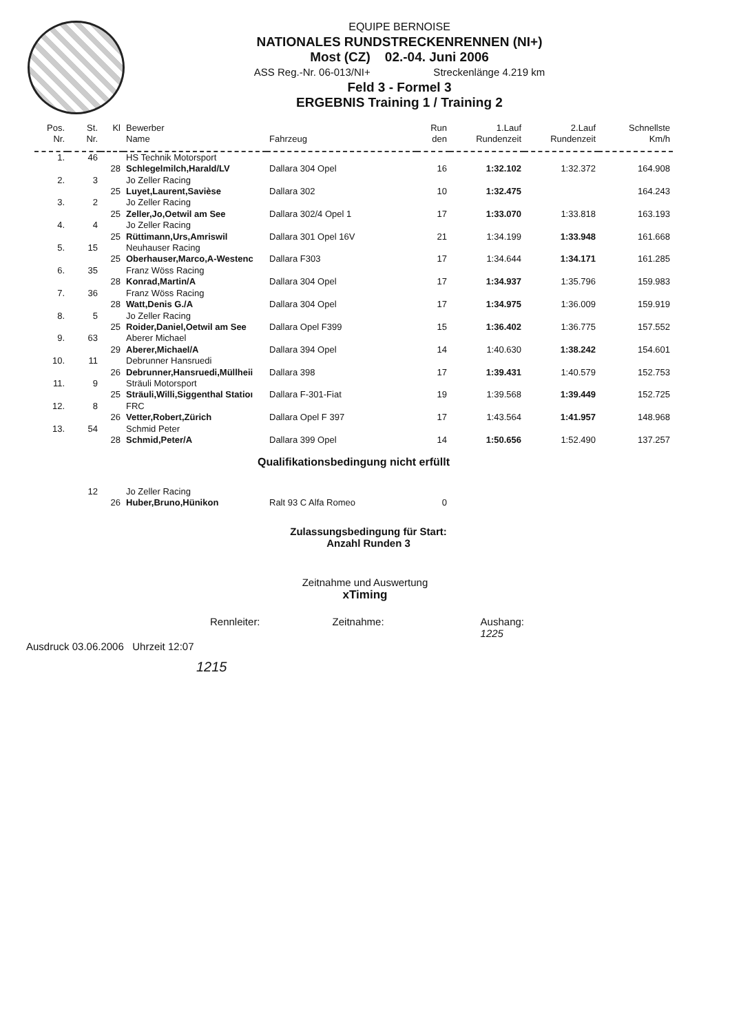EQUIPE BERNOISE
NATIONALES RUNDSTRECKENRENNEN (NI+)
Most (CZ) 02.-04. Juni 2006
ASS Reg.-Nr. 06-013/NI+ Streckenlänge 4.219 km
Feld 3 - Formel 3
ERGEBNIS Training 1 / Training 2
| Pos. Nr. | St. Nr. | Kl | Bewerber Name | Fahrzeug | Run den | 1.Lauf Rundenzeit | 2.Lauf Rundenzeit | Schnellste Km/h |
| --- | --- | --- | --- | --- | --- | --- | --- | --- |
| 1. | 46 | | HS Technik Motorsport | | | | | |
| | | 28 | Schlegelmilch,Harald/LV | Dallara 304 Opel | 16 | 1:32.102 | 1:32.372 | 164.908 |
| 2. | 3 | | Jo Zeller Racing | | | | | |
| | | 25 | Luyet,Laurent,Savièse | Dallara 302 | 10 | 1:32.475 | | 164.243 |
| 3. | 2 | | Jo Zeller Racing | | | | | |
| | | 25 | Zeller,Jo,Oetwil am See | Dallara 302/4 Opel 1 | 17 | 1:33.070 | 1:33.818 | 163.193 |
| 4. | 4 | | Jo Zeller Racing | | | | | |
| | | 25 | Rüttimann,Urs,Amriswil | Dallara 301 Opel 16V | 21 | 1:34.199 | 1:33.948 | 161.668 |
| 5. | 15 | | Neuhauser Racing | | | | | |
| | | 25 | Oberhauser,Marco,A-Westenc | Dallara F303 | 17 | 1:34.644 | 1:34.171 | 161.285 |
| 6. | 35 | | Franz Wöss Racing | | | | | |
| | | 28 | Konrad,Martin/A | Dallara 304 Opel | 17 | 1:34.937 | 1:35.796 | 159.983 |
| 7. | 36 | | Franz Wöss Racing | | | | | |
| | | 28 | Watt,Denis G./A | Dallara 304 Opel | 17 | 1:34.975 | 1:36.009 | 159.919 |
| 8. | 5 | | Jo Zeller Racing | | | | | |
| | | 25 | Roider,Daniel,Oetwil am See | Dallara Opel F399 | 15 | 1:36.402 | 1:36.775 | 157.552 |
| 9. | 63 | | Aberer Michael | | | | | |
| | | 29 | Aberer,Michael/A | Dallara 394 Opel | 14 | 1:40.630 | 1:38.242 | 154.601 |
| 10. | 11 | | Debrunner Hansruedi | | | | | |
| | | 26 | Debrunner,Hansruedi,Müllheii | Dallara 398 | 17 | 1:39.431 | 1:40.579 | 152.753 |
| 11. | 9 | | Sträuli Motorsport | | | | | |
| | | 25 | Sträuli,Willi,Siggenthal Statioı | Dallara F-301-Fiat | 19 | 1:39.568 | 1:39.449 | 152.725 |
| 12. | 8 | | FRC | | | | | |
| | | 26 | Vetter,Robert,Zürich | Dallara Opel F 397 | 17 | 1:43.564 | 1:41.957 | 148.968 |
| 13. | 54 | | Schmid Peter | | | | | |
| | | 28 | Schmid,Peter/A | Dallara 399 Opel | 14 | 1:50.656 | 1:52.490 | 137.257 |
| Qualifikationsbedingung nicht erfüllt | | | | | | | | |
| | 12 | | Jo Zeller Racing | | | | | |
| | | 26 | Huber,Bruno,Hünikon | Ralt 93 C Alfa Romeo | 0 | | | |
Zulassungsbedingung für Start:
Anzahl Runden 3
Zeitnahme und Auswertung
xTiming
Rennleiter: Zeitnahme: Aushang:
1225
Ausdruck 03.06.2006 Uhrzeit 12:07
1215